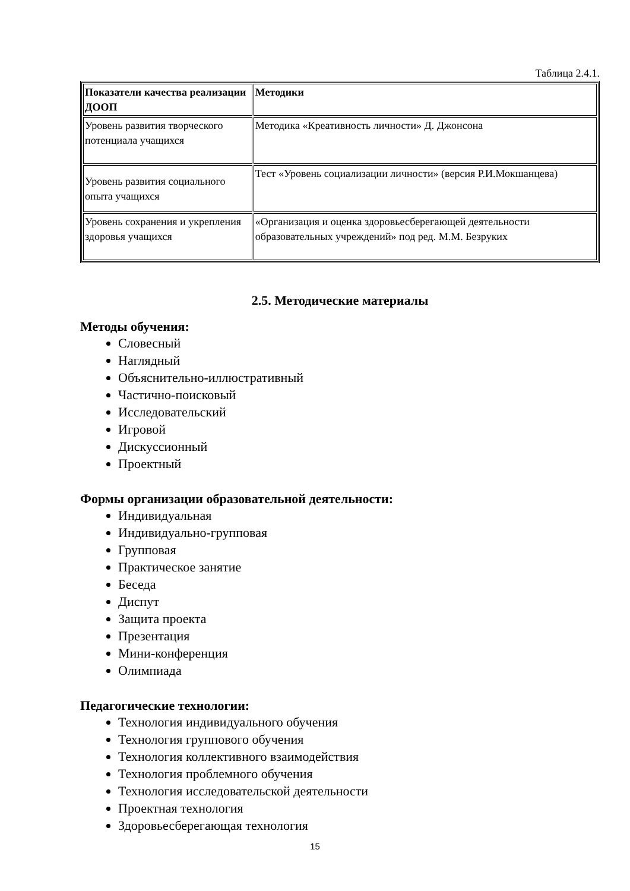Таблица 2.4.1.
| Показатели качества реализации ДООП | Методики |
| --- | --- |
| Уровень развития творческого потенциала учащихся | Методика «Креативность личности» Д. Джонсона |
| Уровень развития социального опыта учащихся | Тест «Уровень социализации личности» (версия Р.И.Мокшанцева) |
| Уровень сохранения и укрепления здоровья учащихся | «Организация и оценка здоровьесберегающей деятельности образовательных учреждений» под ред. М.М. Безруких |
2.5. Методические материалы
Методы обучения:
Словесный
Наглядный
Объяснительно-иллюстративный
Частично-поисковый
Исследовательский
Игровой
Дискуссионный
Проектный
Формы организации образовательной деятельности:
Индивидуальная
Индивидуально-групповая
Групповая
Практическое занятие
Беседа
Диспут
Защита проекта
Презентация
Мини-конференция
Олимпиада
Педагогические технологии:
Технология индивидуального обучения
Технология группового обучения
Технология коллективного взаимодействия
Технология проблемного обучения
Технология исследовательской деятельности
Проектная технология
Здоровьесберегающая технология
15